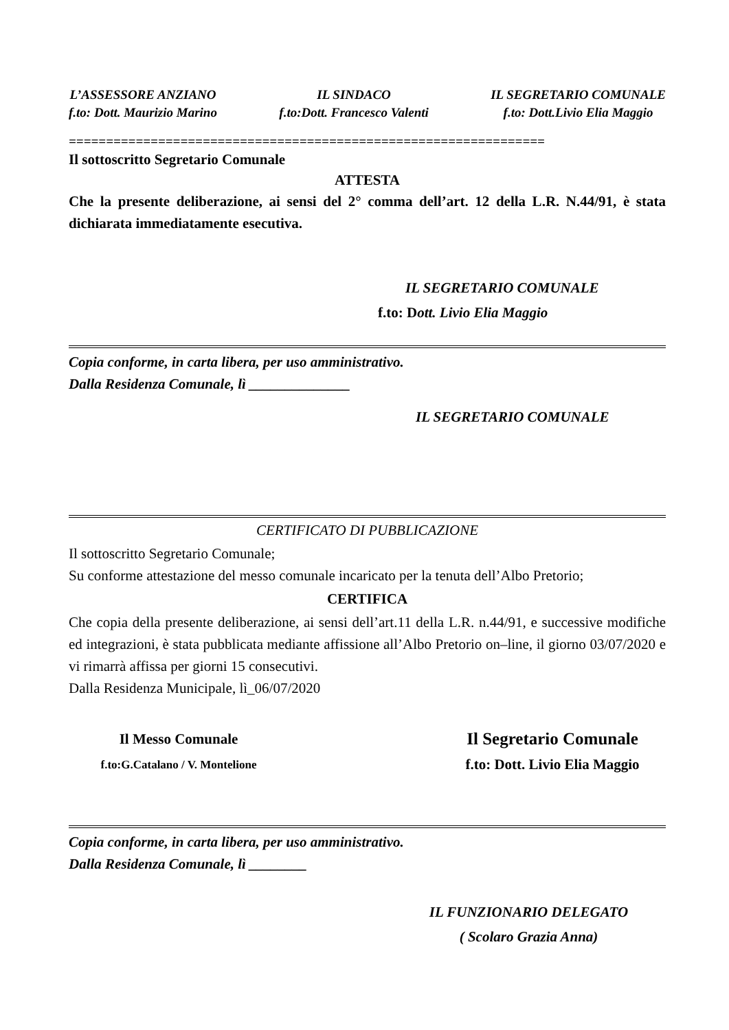L’ASSESSORE ANZIANO
f.to: Dott. Maurizio Marino
IL SINDACO
f.to:Dott. Francesco Valenti
IL SEGRETARIO COMUNALE
f.to: Dott.Livio Elia Maggio
================================================================
Il sottoscritto Segretario Comunale
ATTESTA
Che la presente deliberazione, ai sensi del 2° comma dell’art. 12 della L.R. N.44/91, è stata dichiarata immediatamente esecutiva.
IL SEGRETARIO COMUNALE
f.to: Dott. Livio Elia Maggio
Copia conforme, in carta libera, per uso amministrativo.
Dalla Residenza Comunale, lì ______________
IL SEGRETARIO COMUNALE
CERTIFICATO DI PUBBLICAZIONE
Il sottoscritto Segretario Comunale;
Su conforme attestazione del messo comunale incaricato per la tenuta dell’Albo Pretorio;
CERTIFICA
Che copia della presente deliberazione, ai sensi dell’art.11 della L.R. n.44/91, e successive modifiche ed integrazioni, è stata pubblicata mediante affissione all’Albo Pretorio on–line, il giorno 03/07/2020 e vi rimarrà affissa per giorni 15 consecutivi.
Dalla Residenza Municipale, lì_06/07/2020
Il Messo Comunale
f.to:G.Catalano / V. Montelione
Il Segretario Comunale
f.to: Dott. Livio Elia Maggio
Copia conforme, in carta libera, per uso amministrativo.
Dalla Residenza Comunale, lì ________
IL FUNZIONARIO DELEGATO
( Scolaro Grazia Anna)